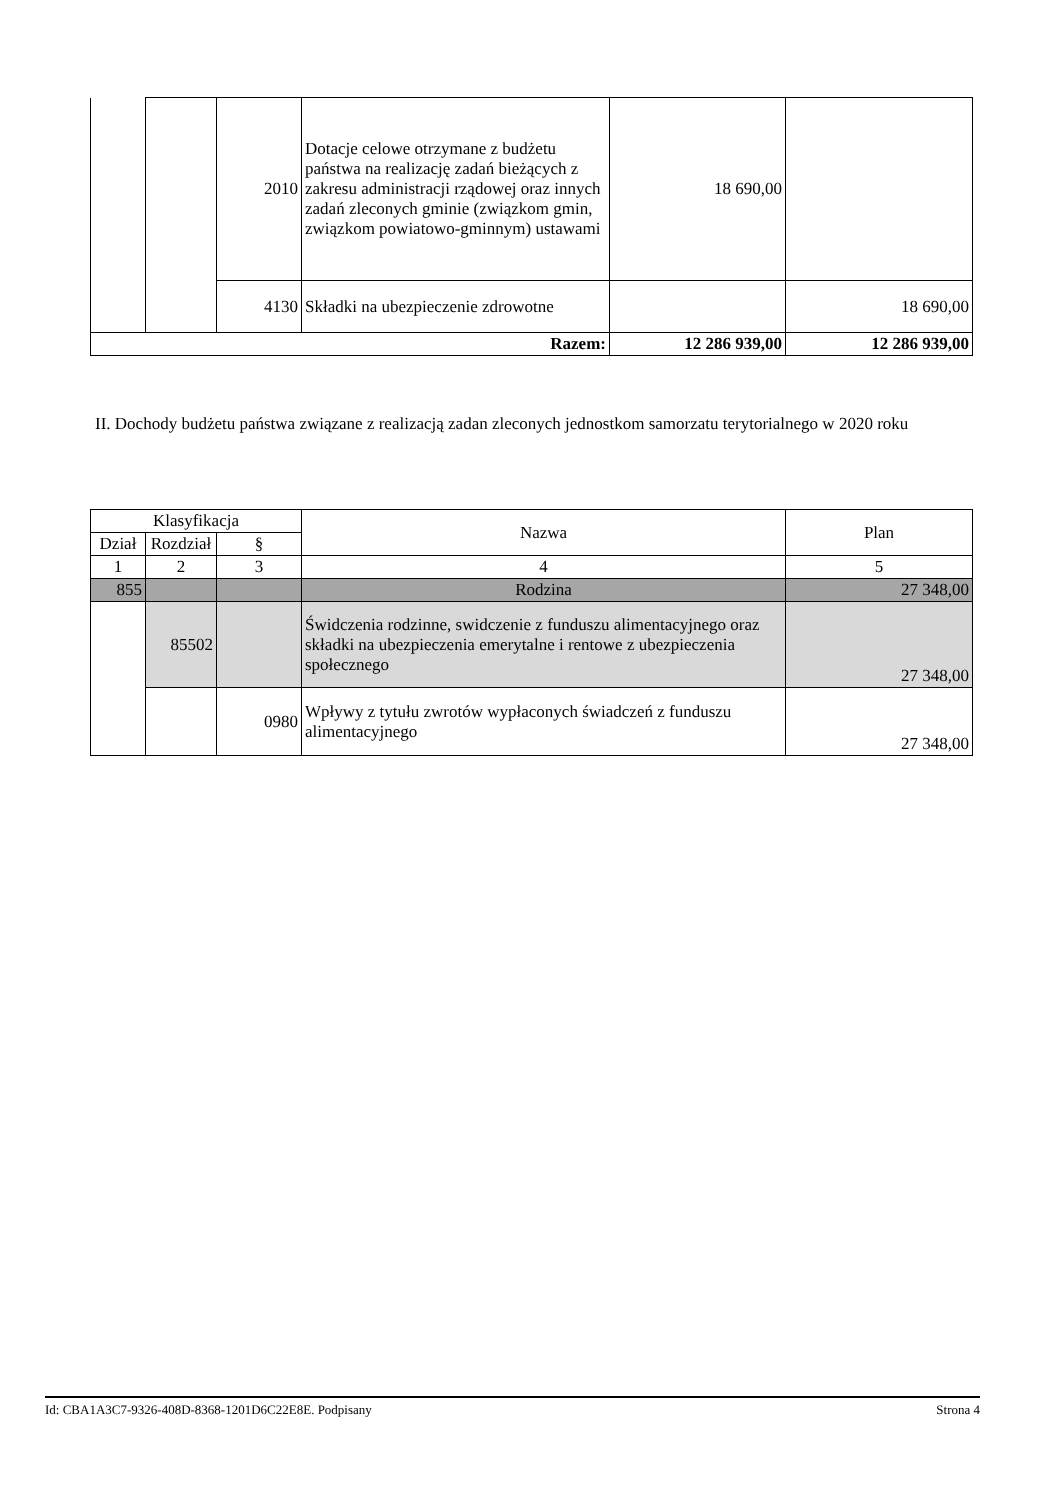| | | 2010 | Dotacje celowe otrzymane z budżetu państwa na realizację zadań bieżących z zakresu administracji rządowej oraz innych zadań zleconych gminie (związkom gmin, związkom powiatowo-gminnym) ustawami | 18 690,00 | |
| | | 4130 | Składki na ubezpieczenie zdrowotne | | 18 690,00 |
| Razem: | | | | 12 286 939,00 | 12 286 939,00 |
II. Dochody budżetu państwa związane z realizacją zadan zleconych jednostkom samorzatu terytorialnego w 2020 roku
| Klasyfikacja | | | Nazwa | Plan |
| --- | --- | --- | --- | --- |
| Dział | Rozdział | § | | |
| 1 | 2 | 3 | 4 | 5 |
| 855 | | | Rodzina | 27 348,00 |
| | 85502 | | Świdczenia rodzinne, swidczenie z funduszu alimentacyjnego oraz składki na ubezpieczenia emerytalne i rentowe z ubezpieczenia społecznego | 27 348,00 |
| | | 0980 | Wpływy z tytułu zwrotów wypłaconych świadczeń z funduszu alimentacyjnego | 27 348,00 |
Id: CBA1A3C7-9326-408D-8368-1201D6C22E8E. Podpisany Strona 4